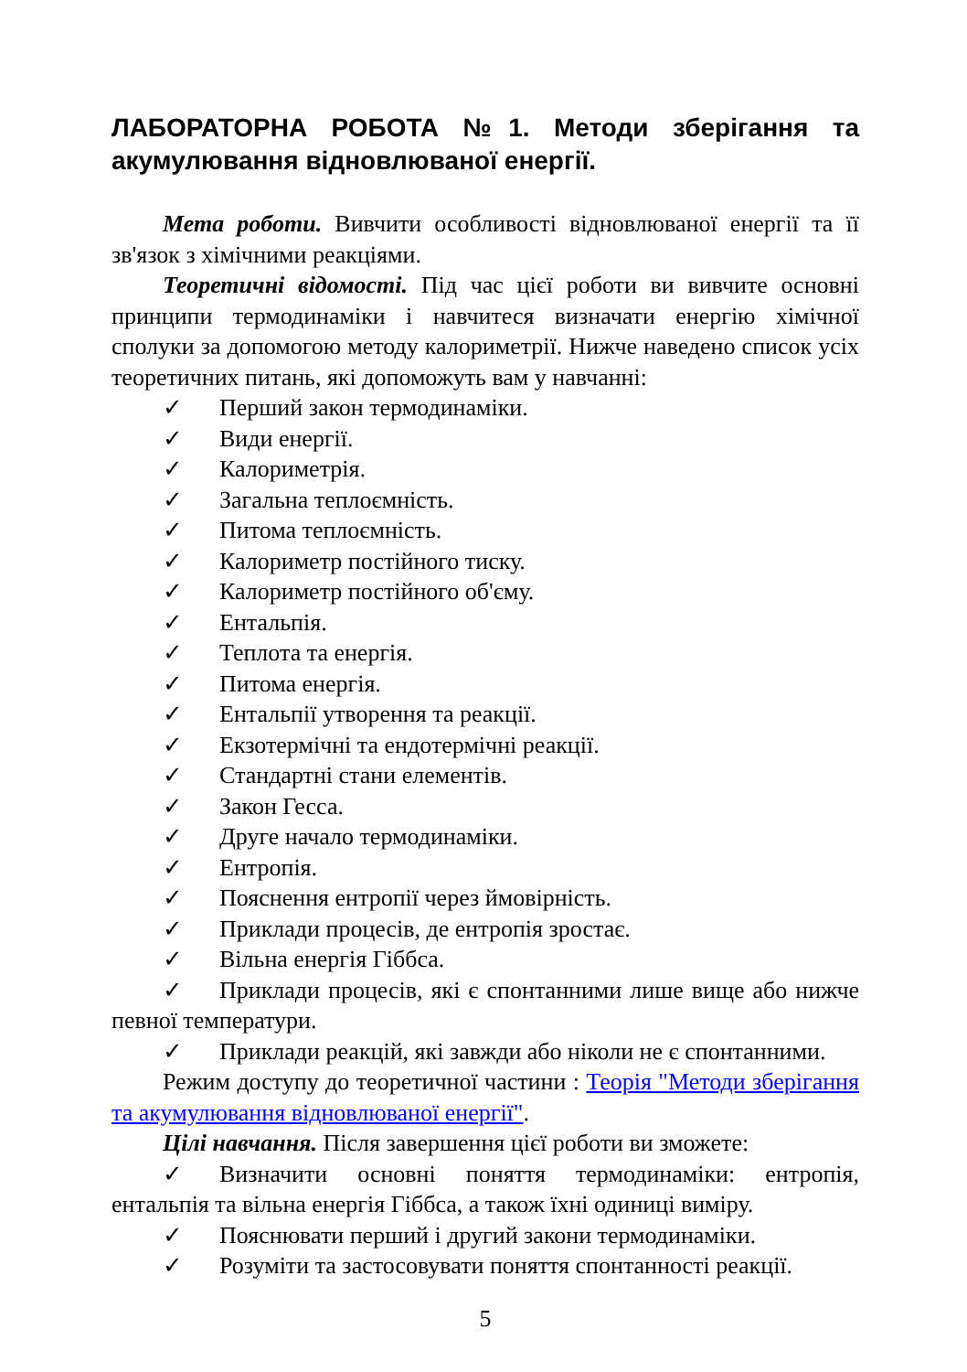ЛАБОРАТОРНА РОБОТА №1. Методи зберігання та акумулювання відновлюваної енергії.
Мета роботи. Вивчити особливості відновлюваної енергії та її зв'язок з хімічними реакціями.
Теоретичні відомості. Під час цієї роботи ви вивчите основні принципи термодинаміки і навчитеся визначати енергію хімічної сполуки за допомогою методу калориметрії. Нижче наведено список усіх теоретичних питань, які допоможуть вам у навчанні:
✓ Перший закон термодинаміки.
✓ Види енергії.
✓ Калориметрія.
✓ Загальна теплоємність.
✓ Питома теплоємність.
✓ Калориметр постійного тиску.
✓ Калориметр постійного об'єму.
✓ Ентальпія.
✓ Теплота та енергія.
✓ Питома енергія.
✓ Ентальпії утворення та реакції.
✓ Екзотермічні та ендотермічні реакції.
✓ Стандартні стани елементів.
✓ Закон Гесса.
✓ Друге начало термодинаміки.
✓ Ентропія.
✓ Пояснення ентропії через ймовірність.
✓ Приклади процесів, де ентропія зростає.
✓ Вільна енергія Гіббса.
✓ Приклади процесів, які є спонтанними лише вище або нижче певної температури.
✓ Приклади реакцій, які завжди або ніколи не є спонтанними.
Режим доступу до теоретичної частини : Теорія "Методи зберігання та акумулювання відновлюваної енергії".
Цілі навчання. Після завершення цієї роботи ви зможете:
✓ Визначити основні поняття термодинаміки: ентропія, ентальпія та вільна енергія Гіббса, а також їхні одиниці виміру.
✓ Пояснювати перший і другий закони термодинаміки.
✓ Розуміти та застосовувати поняття спонтанності реакції.
5